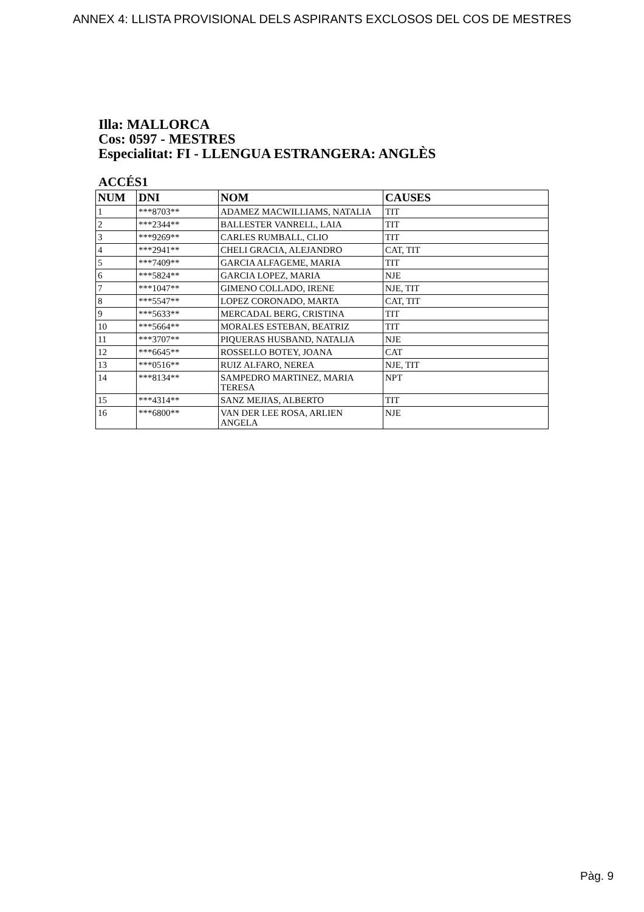ANNEX 4: LLISTA PROVISIONAL DELS ASPIRANTS EXCLOSOS DEL COS DE MESTRES
Illa: MALLORCA
Cos: 0597 - MESTRES
Especialitat: FI - LLENGUA ESTRANGERA: ANGLÈS
ACCÉS1
| NUM | DNI | NOM | CAUSES |
| --- | --- | --- | --- |
| 1 | ***8703** | ADAMEZ MACWILLIAMS, NATALIA | TIT |
| 2 | ***2344** | BALLESTER VANRELL, LAIA | TIT |
| 3 | ***9269** | CARLES RUMBALL, CLIO | TIT |
| 4 | ***2941** | CHELI GRACIA, ALEJANDRO | CAT, TIT |
| 5 | ***7409** | GARCIA ALFAGEME, MARIA | TIT |
| 6 | ***5824** | GARCIA LOPEZ, MARIA | NJE |
| 7 | ***1047** | GIMENO COLLADO, IRENE | NJE, TIT |
| 8 | ***5547** | LOPEZ CORONADO, MARTA | CAT, TIT |
| 9 | ***5633** | MERCADAL BERG, CRISTINA | TIT |
| 10 | ***5664** | MORALES ESTEBAN, BEATRIZ | TIT |
| 11 | ***3707** | PIQUERAS HUSBAND, NATALIA | NJE |
| 12 | ***6645** | ROSSELLO BOTEY, JOANA | CAT |
| 13 | ***0516** | RUIZ ALFARO, NEREA | NJE, TIT |
| 14 | ***8134** | SAMPEDRO MARTINEZ, MARIA TERESA | NPT |
| 15 | ***4314** | SANZ MEJIAS, ALBERTO | TIT |
| 16 | ***6800** | VAN DER LEE ROSA, ARLIEN ANGELA | NJE |
Pàg. 9